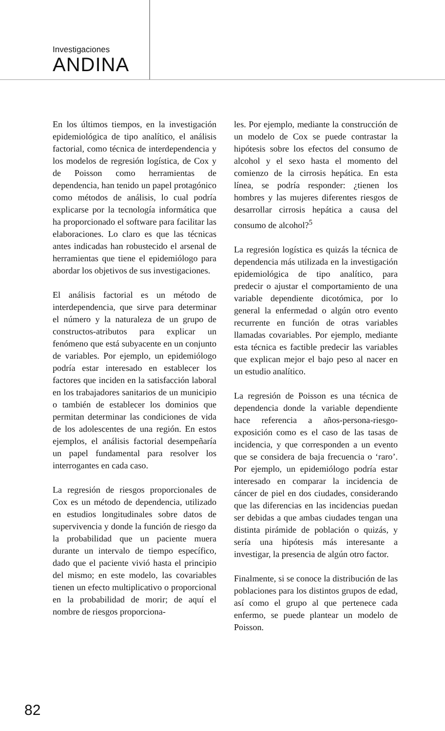Investigaciones
ANDINA
En los últimos tiempos, en la investigación epidemiológica de tipo analítico, el análisis factorial, como técnica de interdependencia y los modelos de regresión logística, de Cox y de Poisson como herramientas de dependencia, han tenido un papel protagónico como métodos de análisis, lo cual podría explicarse por la tecnología informática que ha proporcionado el software para facilitar las elaboraciones. Lo claro es que las técnicas antes indicadas han robustecido el arsenal de herramientas que tiene el epidemiólogo para abordar los objetivos de sus investigaciones.
El análisis factorial es un método de interdependencia, que sirve para determinar el número y la naturaleza de un grupo de constructos-atributos para explicar un fenómeno que está subyacente en un conjunto de variables. Por ejemplo, un epidemiólogo podría estar interesado en establecer los factores que inciden en la satisfacción laboral en los trabajadores sanitarios de un municipio o también de establecer los dominios que permitan determinar las condiciones de vida de los adolescentes de una región. En estos ejemplos, el análisis factorial desempeñaría un papel fundamental para resolver los interrogantes en cada caso.
La regresión de riesgos proporcionales de Cox es un método de dependencia, utilizado en estudios longitudinales sobre datos de supervivencia y donde la función de riesgo da la probabilidad que un paciente muera durante un intervalo de tiempo específico, dado que el paciente vivió hasta el principio del mismo; en este modelo, las covariables tienen un efecto multiplicativo o proporcional en la probabilidad de morir; de aquí el nombre de riesgos proporciona-
les. Por ejemplo, mediante la construcción de un modelo de Cox se puede contrastar la hipótesis sobre los efectos del consumo de alcohol y el sexo hasta el momento del comienzo de la cirrosis hepática. En esta línea, se podría responder: ¿tienen los hombres y las mujeres diferentes riesgos de desarrollar cirrosis hepática a causa del consumo de alcohol?<sup>5</sup>
La regresión logística es quizás la técnica de dependencia más utilizada en la investigación epidemiológica de tipo analítico, para predecir o ajustar el comportamiento de una variable dependiente dicotómica, por lo general la enfermedad o algún otro evento recurrente en función de otras variables llamadas covariables. Por ejemplo, mediante esta técnica es factible predecir las variables que explican mejor el bajo peso al nacer en un estudio analítico.
La regresión de Poisson es una técnica de dependencia donde la variable dependiente hace referencia a años-persona-riesgo-exposición como es el caso de las tasas de incidencia, y que corresponden a un evento que se considera de baja frecuencia o ‘raro’. Por ejemplo, un epidemiólogo podría estar interesado en comparar la incidencia de cáncer de piel en dos ciudades, considerando que las diferencias en las incidencias puedan ser debidas a que ambas ciudades tengan una distinta pirámide de población o quizás, y sería una hipótesis más interesante a investigar, la presencia de algún otro factor.
Finalmente, si se conoce la distribución de las poblaciones para los distintos grupos de edad, así como el grupo al que pertenece cada enfermo, se puede plantear un modelo de Poisson.
82